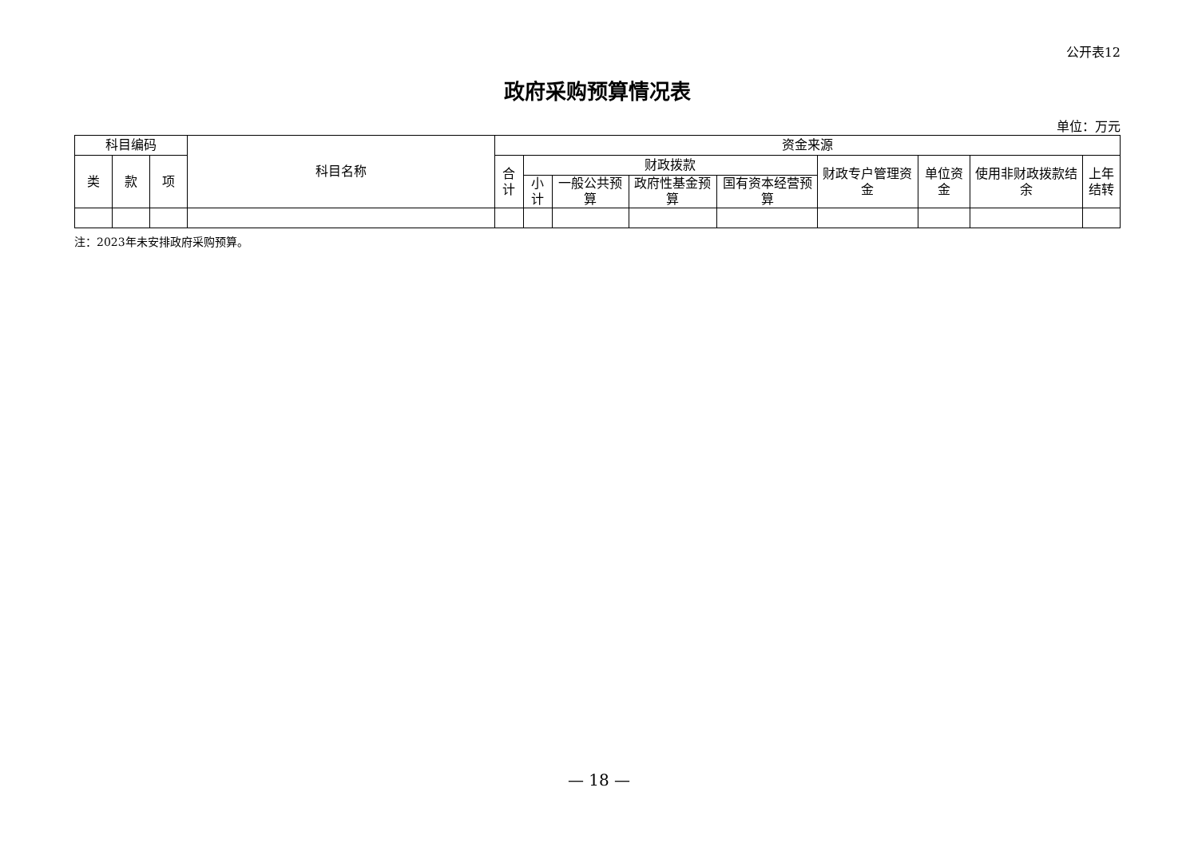公开表12
政府采购预算情况表
单位：万元
| 科目编码 | | | 科目名称 | 资金来源 | | | | | | | | |
| --- | --- | --- | --- | --- | --- | --- | --- | --- | --- | --- | --- | --- |
| 类 | 款 | 项 | | 合计 | 财政拨款 | | | | 财政专户管理资金 | 单位资金 | 使用非财政拨款结余 | 上年结转 |
| | | | | | 小计 | 一般公共预算 | 政府性基金预算 | 国有资本经营预算 | | | | |
注：2023年未安排政府采购预算。
— 18 —